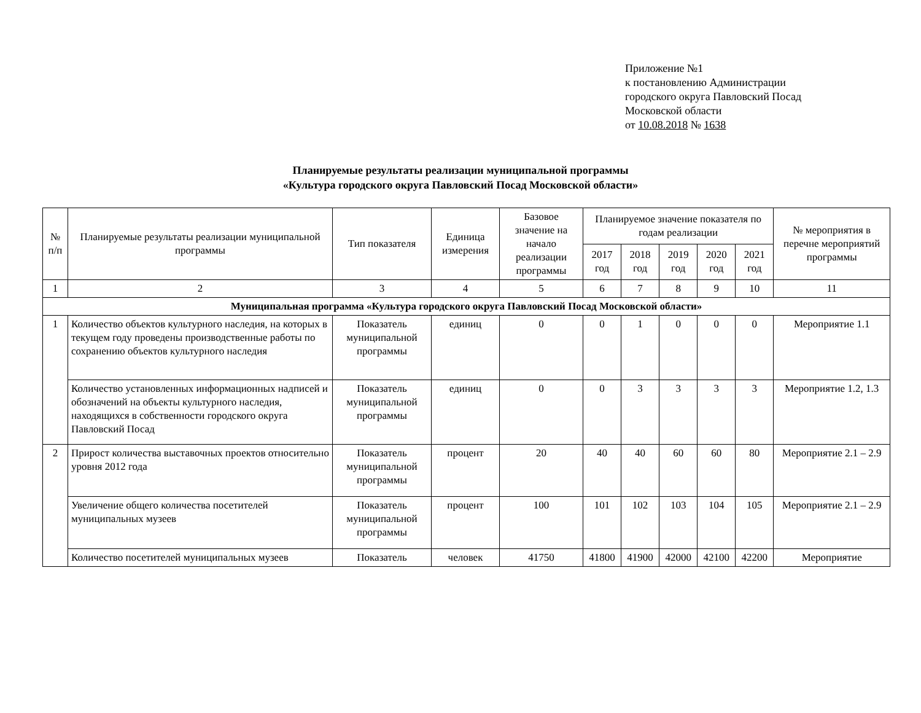Приложение №1
к постановлению Администрации
городского округа Павловский Посад
Московской области
от 10.08.2018 № 1638
Планируемые результаты реализации муниципальной программы
«Культура городского округа Павловский Посад Московской области»
| № п/п | Планируемые результаты реализации муниципальной программы | Тип показателя | Единица измерения | Базовое значение на начало реализации программы | Планируемое значение показателя по годам реализации | | | | | № мероприятия в перечне мероприятий программы |
| --- | --- | --- | --- | --- | --- | --- | --- | --- | --- | --- |
| | | | | | 2017 год | 2018 год | 2019 год | 2020 год | 2021 год | |
| 1 | 2 | 3 | 4 | 5 | 6 | 7 | 8 | 9 | 10 | 11 |
| Муниципальная программа «Культура городского округа Павловский Посад Московской области» | | | | | | | | | | |
| 1 | Количество объектов культурного наследия, на которых в текущем году проведены производственные работы по сохранению объектов культурного наследия | Показатель муниципальной программы | единиц | 0 | 0 | 1 | 0 | 0 | 0 | Мероприятие 1.1 |
| | Количество установленных информационных надписей и обозначений на объекты культурного наследия, находящихся в собственности городского округа Павловский Посад | Показатель муниципальной программы | единиц | 0 | 0 | 3 | 3 | 3 | 3 | Мероприятие 1.2, 1.3 |
| 2 | Прирост количества выставочных проектов относительно уровня 2012 года | Показатель муниципальной программы | процент | 20 | 40 | 40 | 60 | 60 | 80 | Мероприятие 2.1 – 2.9 |
| | Увеличение общего количества посетителей муниципальных музеев | Показатель муниципальной программы | процент | 100 | 101 | 102 | 103 | 104 | 105 | Мероприятие 2.1 – 2.9 |
| | Количество посетителей муниципальных музеев | Показатель | человек | 41750 | 41800 | 41900 | 42000 | 42100 | 42200 | Мероприятие |